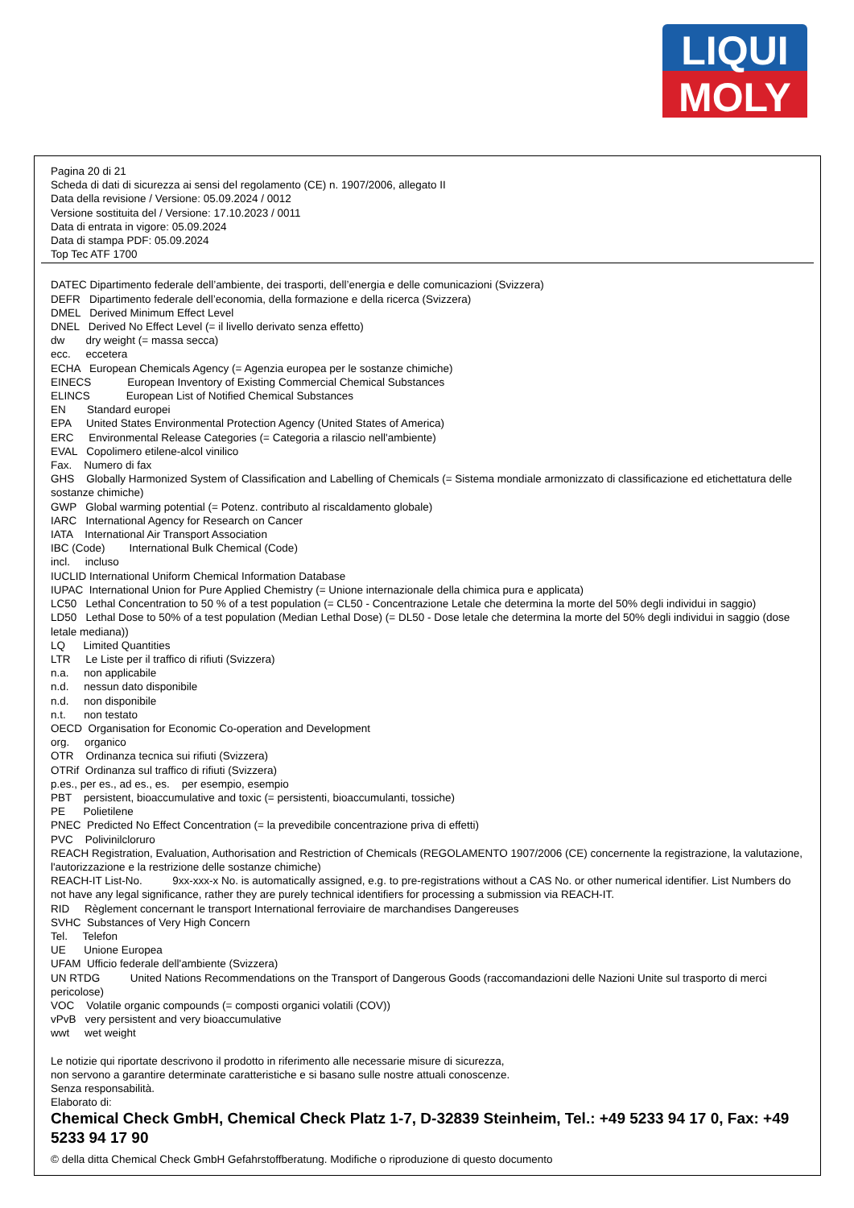LIQUI
MOLY
Pagina 20 di 21
Scheda di dati di sicurezza ai sensi del regolamento (CE) n. 1907/2006, allegato II
Data della revisione / Versione: 05.09.2024 / 0012
Versione sostituita del / Versione: 17.10.2023 / 0011
Data di entrata in vigore: 05.09.2024
Data di stampa PDF: 05.09.2024
Top Tec ATF 1700
DATEC Dipartimento federale dell’ambiente, dei trasporti, dell’energia e delle comunicazioni (Svizzera) DEFR Dipartimento federale dell’economia, della formazione e della ricerca (Svizzera) DMEL Derived Minimum Effect Level DNEL Derived No Effect Level (= il livello derivato senza effetto) dw dry weight (= massa secca) ecc. eccetera ECHA European Chemicals Agency (= Agenzia europea per le sostanze chimiche) EINECS European Inventory of Existing Commercial Chemical Substances ELINCS European List of Notified Chemical Substances EN Standard europei EPA United States Environmental Protection Agency (United States of America) ERC Environmental Release Categories (= Categoria a rilascio nell'ambiente) EVAL Copolimero etilene-alcol vinilico Fax. Numero di fax GHS Globally Harmonized System of Classification and Labelling of Chemicals (= Sistema mondiale armonizzato di classificazione ed etichettatura delle sostanze chimiche) GWP Global warming potential (= Potenz. contributo al riscaldamento globale) IARC International Agency for Research on Cancer IATA International Air Transport Association IBC (Code) International Bulk Chemical (Code) incl. incluso IUCLID International Uniform Chemical Information Database IUPAC International Union for Pure Applied Chemistry (= Unione internazionale della chimica pura e applicata) LC50 Lethal Concentration to 50 % of a test population (= CL50 - Concentrazione Letale che determina la morte del 50% degli individui in saggio) LD50 Lethal Dose to 50% of a test population (Median Lethal Dose) (= DL50 - Dose letale che determina la morte del 50% degli individui in saggio (dose letale mediana)) LQ Limited Quantities LTR Le Liste per il traffico di rifiuti (Svizzera) n.a. non applicabile n.d. nessun dato disponibile n.d. non disponibile n.t. non testato OECD Organisation for Economic Co-operation and Development org. organico OTR Ordinanza tecnica sui rifiuti (Svizzera) OTRif Ordinanza sul traffico di rifiuti (Svizzera) p.es., per es., ad es., es. per esempio, esempio PBT persistent, bioaccumulative and toxic (= persistenti, bioaccumulanti, tossiche) PE Polietilene PNEC Predicted No Effect Concentration (= la prevedibile concentrazione priva di effetti) PVC Polivinilcloruro REACH Registration, Evaluation, Authorisation and Restriction of Chemicals (REGOLAMENTO 1907/2006 (CE) concernente la registrazione, la valutazione, l'autorizzazione e la restrizione delle sostanze chimiche) REACH-IT List-No. 9xx-xxx-x No. is automatically assigned, e.g. to pre-registrations without a CAS No. or other numerical identifier. List Numbers do not have any legal significance, rather they are purely technical identifiers for processing a submission via REACH-IT. RID Règlement concernant le transport International ferroviaire de marchandises Dangereuses SVHC Substances of Very High Concern Tel. Telefon UE Unione Europea UFAM Ufficio federale dell'ambiente (Svizzera) UN RTDG United Nations Recommendations on the Transport of Dangerous Goods (raccomandazioni delle Nazioni Unite sul trasporto di merci pericolose) VOC Volatile organic compounds (= composti organici volatili (COV)) vPvB very persistent and very bioaccumulative wwt wet weight
Le notizie qui riportate descrivono il prodotto in riferimento alle necessarie misure di sicurezza,
non servono a garantire determinate caratteristiche e si basano sulle nostre attuali conoscenze.
Senza responsabilità.
Elaborato di:
Chemical Check GmbH, Chemical Check Platz 1-7, D-32839 Steinheim, Tel.: +49 5233 94 17 0, Fax: +49 5233 94 17 90
© della ditta Chemical Check GmbH Gefahrstoffberatung. Modifiche o riproduzione di questo documento